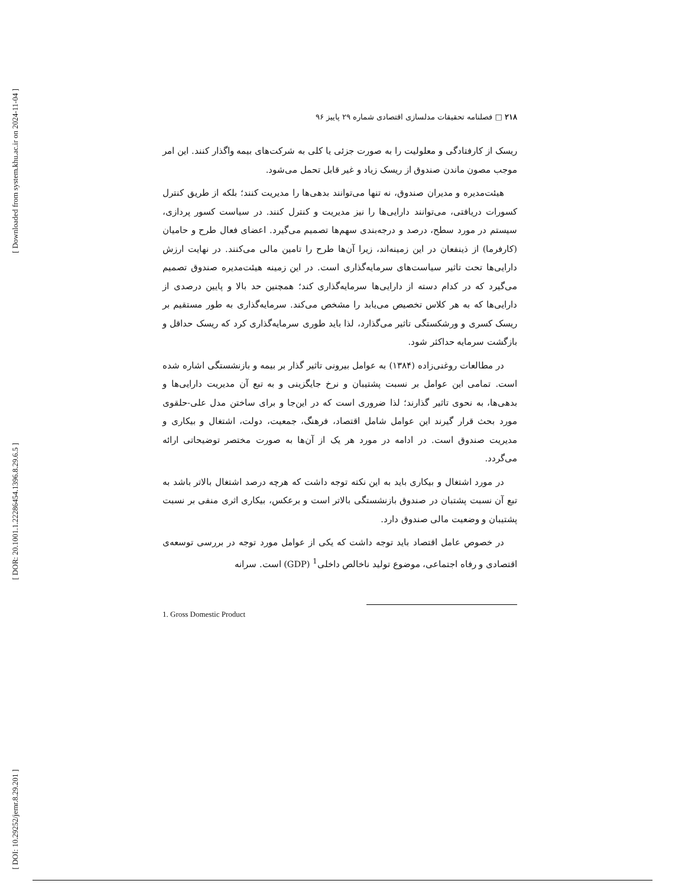[ Downloaded from system.khu.ac.ir on 2024-11-04 ]
[ DOR: 20.1001.1.22286454.1396.8.29.6.5 ]
[ DOI: 10.29252/jemr.8.29.201 ]
۲۱۸ □ فصلنامه تحقیقات مدلسازی اقتصادی شماره ۲۹ پاییز ۹۶
ریسک از کارفتادگی و معلولیت را به صورت جزئی یا کلی به شرکت‌های بیمه واگذار کنند. این امر موجب مصون ماندن صندوق از ریسک زیاد و غیر قابل تحمل می‌شود.
هیئت‌مدیره و مدیران صندوق، نه تنها می‌توانند بدهی‌ها را مدیریت کنند؛ بلکه از طریق کنترل کسورات دریافتی، می‌توانند دارایی‌ها را نیز مدیریت و کنترل کنند. در سیاست کسور پردازی، سیستم در مورد سطح، درصد و درجه‌بندی سهم‌ها تصمیم می‌گیرد. اعضای فعال طرح و حامیان (کارفرما) از ذینفعان در این زمینه‌اند، زیرا آن‌ها طرح را تامین مالی می‌کنند. در نهایت ارزش دارایی‌ها تحت تاثیر سیاست‌های سرمایه‌گذاری است. در این زمینه هیئت‌مدیره صندوق تصمیم می‌گیرد که در کدام دسته از دارایی‌ها سرمایه‌گذاری کند؛ همچنین حد بالا و پایین درصدی از دارایی‌ها که به هر کلاس تخصیص می‌یابد را مشخص می‌کند. سرمایه‌گذاری به طور مستقیم بر ریسک کسری و ورشکستگی تاثیر می‌گذارد، لذا باید طوری سرمایه‌گذاری کرد که ریسک حداقل و بازگشت سرمایه حداکثر شود.
در مطالعات روغنی‌زاده (۱۳۸۴) به عوامل بیرونی تاثیر گذار بر بیمه و بازنشستگی اشاره شده است. تمامی این عوامل بر نسبت پشتیبان و نرخ جایگزینی و به تبع آن مدیریت دارایی‌ها و بدهی‌ها، به نحوی تاثیر گذارند؛ لذا ضروری است که در این‌جا و برای ساختن مدل علی-حلقوی مورد بحث قرار گیرند این عوامل شامل اقتصاد، فرهنگ، جمعیت، دولت، اشتغال و بیکاری و مدیریت صندوق است. در ادامه در مورد هر یک از آن‌ها به صورت مختصر توضیحاتی ارائه می‌گردد.
در مورد اشتغال و بیکاری باید به این نکته توجه داشت که هرچه درصد اشتغال بالاتر باشد به تبع آن نسبت پشتبان در صندوق بازنشستگی بالاتر است و برعکس، بیکاری اثری منفی بر نسبت پشتیبان و وضعیت مالی صندوق دارد.
در خصوص عامل اقتصاد باید توجه داشت که یکی از عوامل مورد توجه در بررسی توسعه‌ی اقتصادی و رفاه اجتماعی، موضوع تولید ناخالص داخلی<sup>1</sup> (GDP) است. سرانه
1. Gross Domestic Product